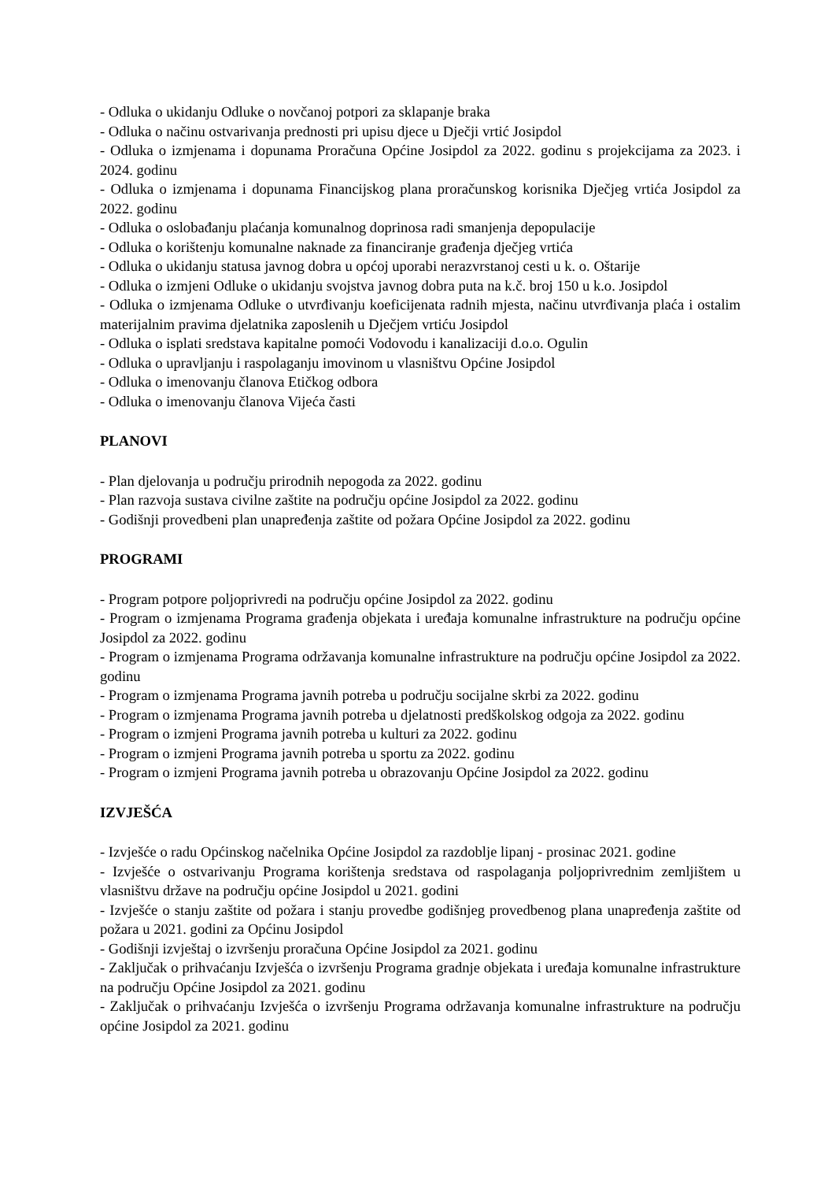- Odluka o ukidanju Odluke o novčanoj potpori za sklapanje braka
- Odluka o načinu ostvarivanja prednosti pri upisu djece u Dječji vrtić Josipdol
- Odluka o izmjenama i dopunama Proračuna Općine Josipdol za 2022. godinu s projekcijama za 2023. i 2024. godinu
- Odluka o izmjenama i dopunama Financijskog plana proračunskog korisnika Dječjeg vrtića Josipdol za 2022. godinu
- Odluka o oslobađanju plaćanja komunalnog doprinosa radi smanjenja depopulacije
- Odluka o korištenju komunalne naknade za financiranje građenja dječjeg vrtića
- Odluka o ukidanju statusa javnog dobra u općoj uporabi nerazvrstanoj cesti u k. o. Oštarije
- Odluka o izmjeni Odluke o ukidanju svojstva javnog dobra puta na k.č. broj 150 u k.o. Josipdol
- Odluka o izmjenama Odluke o utvrđivanju koeficijenata radnih mjesta, načinu utvrđivanja plaća i ostalim materijalnim pravima djelatnika zaposlenih u Dječjem vrtiću Josipdol
- Odluka o isplati sredstava kapitalne pomoći Vodovodu i kanalizaciji d.o.o. Ogulin
- Odluka o upravljanju i raspolaganju imovinom u vlasništvu Općine Josipdol
- Odluka o imenovanju članova Etičkog odbora
- Odluka o imenovanju članova Vijeća časti
PLANOVI
- Plan djelovanja u području prirodnih nepogoda za 2022. godinu
- Plan razvoja sustava civilne zaštite na području općine Josipdol za 2022. godinu
- Godišnji provedbeni plan unapređenja zaštite od požara Općine Josipdol za 2022. godinu
PROGRAMI
- Program potpore poljoprivredi na području općine Josipdol za 2022. godinu
- Program o izmjenama Programa građenja objekata i uređaja komunalne infrastrukture na području općine Josipdol za 2022. godinu
- Program o izmjenama Programa održavanja komunalne infrastrukture na području općine Josipdol za 2022. godinu
- Program o izmjenama Programa javnih potreba u području socijalne skrbi za 2022. godinu
- Program o izmjenama Programa javnih potreba u djelatnosti predškolskog odgoja za 2022. godinu
- Program o izmjeni Programa javnih potreba u kulturi za 2022. godinu
- Program o izmjeni Programa javnih potreba u sportu za 2022. godinu
- Program o izmjeni Programa javnih potreba u obrazovanju Općine Josipdol za 2022. godinu
IZVJEŠĆA
- Izvješće o radu Općinskog načelnika Općine Josipdol za razdoblje lipanj - prosinac 2021. godine
- Izvješće o ostvarivanju Programa korištenja sredstava od raspolaganja poljoprivrednim zemljištem u vlasništvu države na području općine Josipdol u 2021. godini
- Izvješće o stanju zaštite od požara i stanju provedbe godišnjeg provedbenog plana unapređenja zaštite od požara u 2021. godini za Općinu Josipdol
- Godišnji izvještaj o izvršenju proračuna Općine Josipdol za 2021. godinu
- Zaključak o prihvaćanju Izvješća o izvršenju Programa gradnje objekata i uređaja komunalne infrastrukture na području Općine Josipdol za 2021. godinu
- Zaključak o prihvaćanju Izvješća o izvršenju Programa održavanja komunalne infrastrukture na području općine Josipdol za 2021. godinu